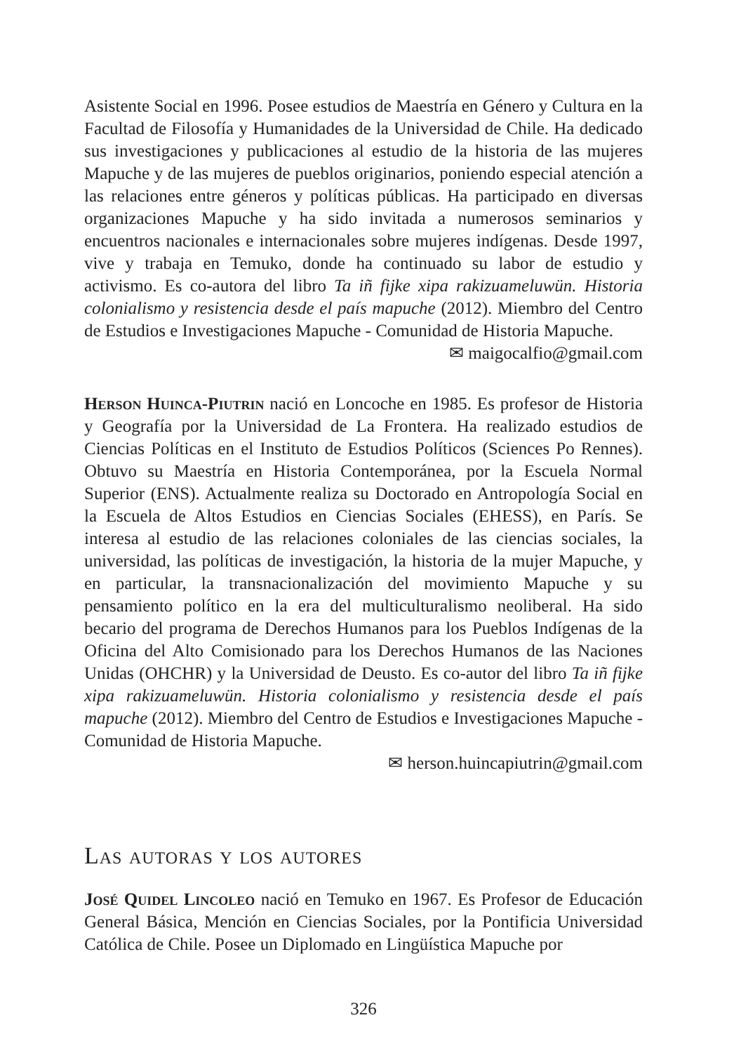Asistente Social en 1996. Posee estudios de Maestría en Género y Cultura en la Facultad de Filosofía y Humanidades de la Universidad de Chile. Ha dedicado sus investigaciones y publicaciones al estudio de la historia de las mujeres Mapuche y de las mujeres de pueblos originarios, poniendo especial atención a las relaciones entre géneros y políticas públicas. Ha participado en diversas organizaciones Mapuche y ha sido invitada a numerosos seminarios y encuentros nacionales e internacionales sobre mujeres indígenas. Desde 1997, vive y trabaja en Temuko, donde ha continuado su labor de estudio y activismo. Es co-autora del libro Ta iñ fijke xipa rakizuameluwün. Historia colonialismo y resistencia desde el país mapuche (2012). Miembro del Centro de Estudios e Investigaciones Mapuche - Comunidad de Historia Mapuche.
✉ maigocalfio@gmail.com
Herson Huinca-Piutrin nació en Loncoche en 1985. Es profesor de Historia y Geografía por la Universidad de La Frontera. Ha realizado estudios de Ciencias Políticas en el Instituto de Estudios Políticos (Sciences Po Rennes). Obtuvo su Maestría en Historia Contemporánea, por la Escuela Normal Superior (ENS). Actualmente realiza su Doctorado en Antropología Social en la Escuela de Altos Estudios en Ciencias Sociales (EHESS), en París. Se interesa al estudio de las relaciones coloniales de las ciencias sociales, la universidad, las políticas de investigación, la historia de la mujer Mapuche, y en particular, la transnacionalización del movimiento Mapuche y su pensamiento político en la era del multiculturalismo neoliberal. Ha sido becario del programa de Derechos Humanos para los Pueblos Indígenas de la Oficina del Alto Comisionado para los Derechos Humanos de las Naciones Unidas (OHCHR) y la Universidad de Deusto. Es co-autor del libro Ta iñ fijke xipa rakizuameluwün. Historia colonialismo y resistencia desde el país mapuche (2012). Miembro del Centro de Estudios e Investigaciones Mapuche - Comunidad de Historia Mapuche.
✉ herson.huincapiutrin@gmail.com
Las autoras y los autores
José Quidel Lincoleo nació en Temuko en 1967. Es Profesor de Educación General Básica, Mención en Ciencias Sociales, por la Pontificia Universidad Católica de Chile. Posee un Diplomado en Lingüística Mapuche por
326